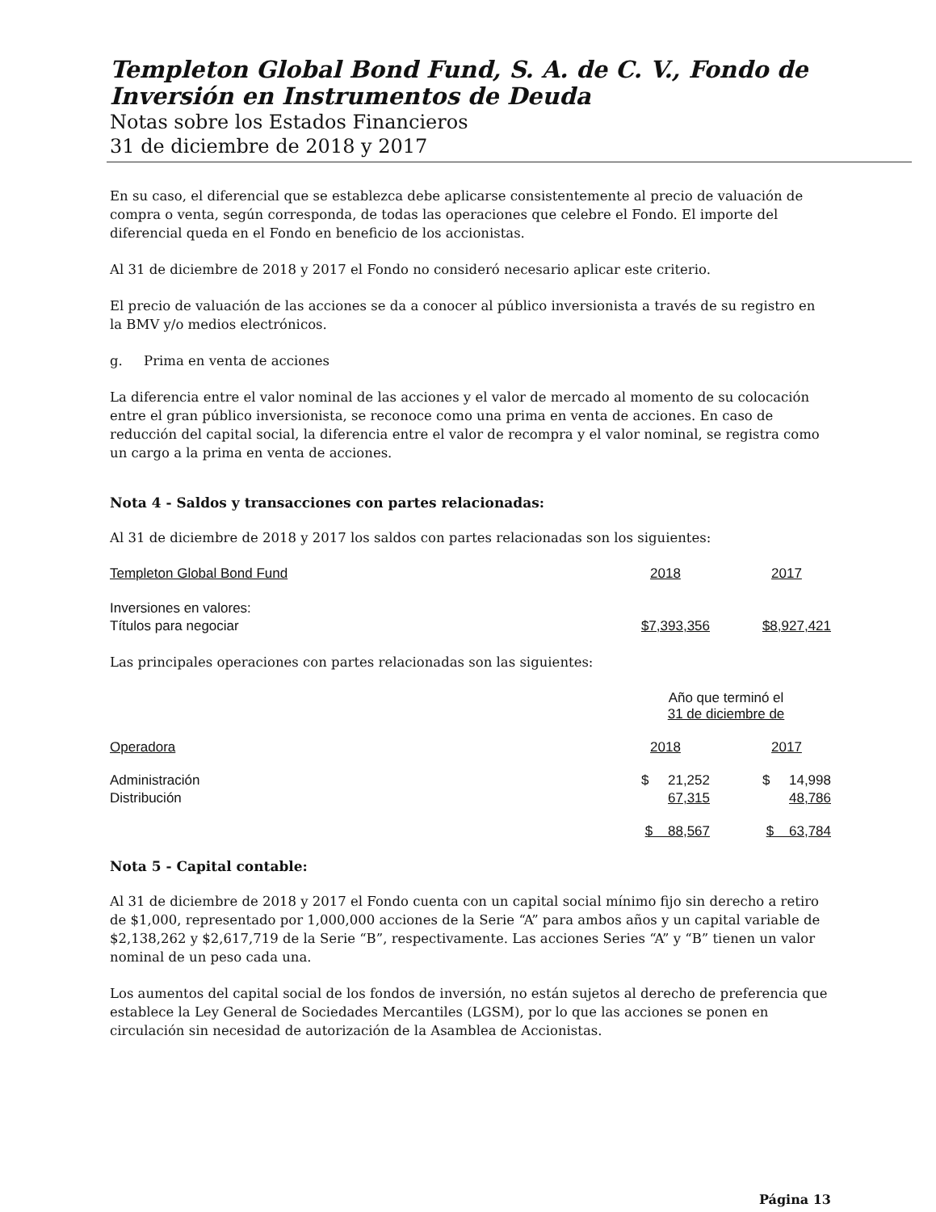Templeton Global Bond Fund, S. A. de C. V., Fondo de Inversión en Instrumentos de Deuda
Notas sobre los Estados Financieros
31 de diciembre de 2018 y 2017
En su caso, el diferencial que se establezca debe aplicarse consistentemente al precio de valuación de compra o venta, según corresponda, de todas las operaciones que celebre el Fondo. El importe del diferencial queda en el Fondo en beneficio de los accionistas.
Al 31 de diciembre de 2018 y 2017 el Fondo no consideró necesario aplicar este criterio.
El precio de valuación de las acciones se da a conocer al público inversionista a través de su registro en la BMV y/o medios electrónicos.
g. Prima en venta de acciones
La diferencia entre el valor nominal de las acciones y el valor de mercado al momento de su colocación entre el gran público inversionista, se reconoce como una prima en venta de acciones. En caso de reducción del capital social, la diferencia entre el valor de recompra y el valor nominal, se registra como un cargo a la prima en venta de acciones.
Nota 4 - Saldos y transacciones con partes relacionadas:
Al 31 de diciembre de 2018 y 2017 los saldos con partes relacionadas son los siguientes:
| Templeton Global Bond Fund | 2018 | | 2017 |
| --- | --- | --- | --- |
| Inversiones en valores: | | | |
| Títulos para negociar | $7,393,356 | | $8,927,421 |
Las principales operaciones con partes relacionadas son las siguientes:
| | Año que terminó el 31 de diciembre de | | |
| Operadora | 2018 | | 2017 |
| Administración | $ 21,252 | | $ 14,998 |
| Distribución | 67,315 | | 48,786 |
| | $ 88,567 | | $ 63,784 |
Nota 5 - Capital contable:
Al 31 de diciembre de 2018 y 2017 el Fondo cuenta con un capital social mínimo fijo sin derecho a retiro de $1,000, representado por 1,000,000 acciones de la Serie “A” para ambos años y un capital variable de $2,138,262 y $2,617,719 de la Serie “B”, respectivamente. Las acciones Series “A” y “B” tienen un valor nominal de un peso cada una.
Los aumentos del capital social de los fondos de inversión, no están sujetos al derecho de preferencia que establece la Ley General de Sociedades Mercantiles (LGSM), por lo que las acciones se ponen en circulación sin necesidad de autorización de la Asamblea de Accionistas.
Página 13